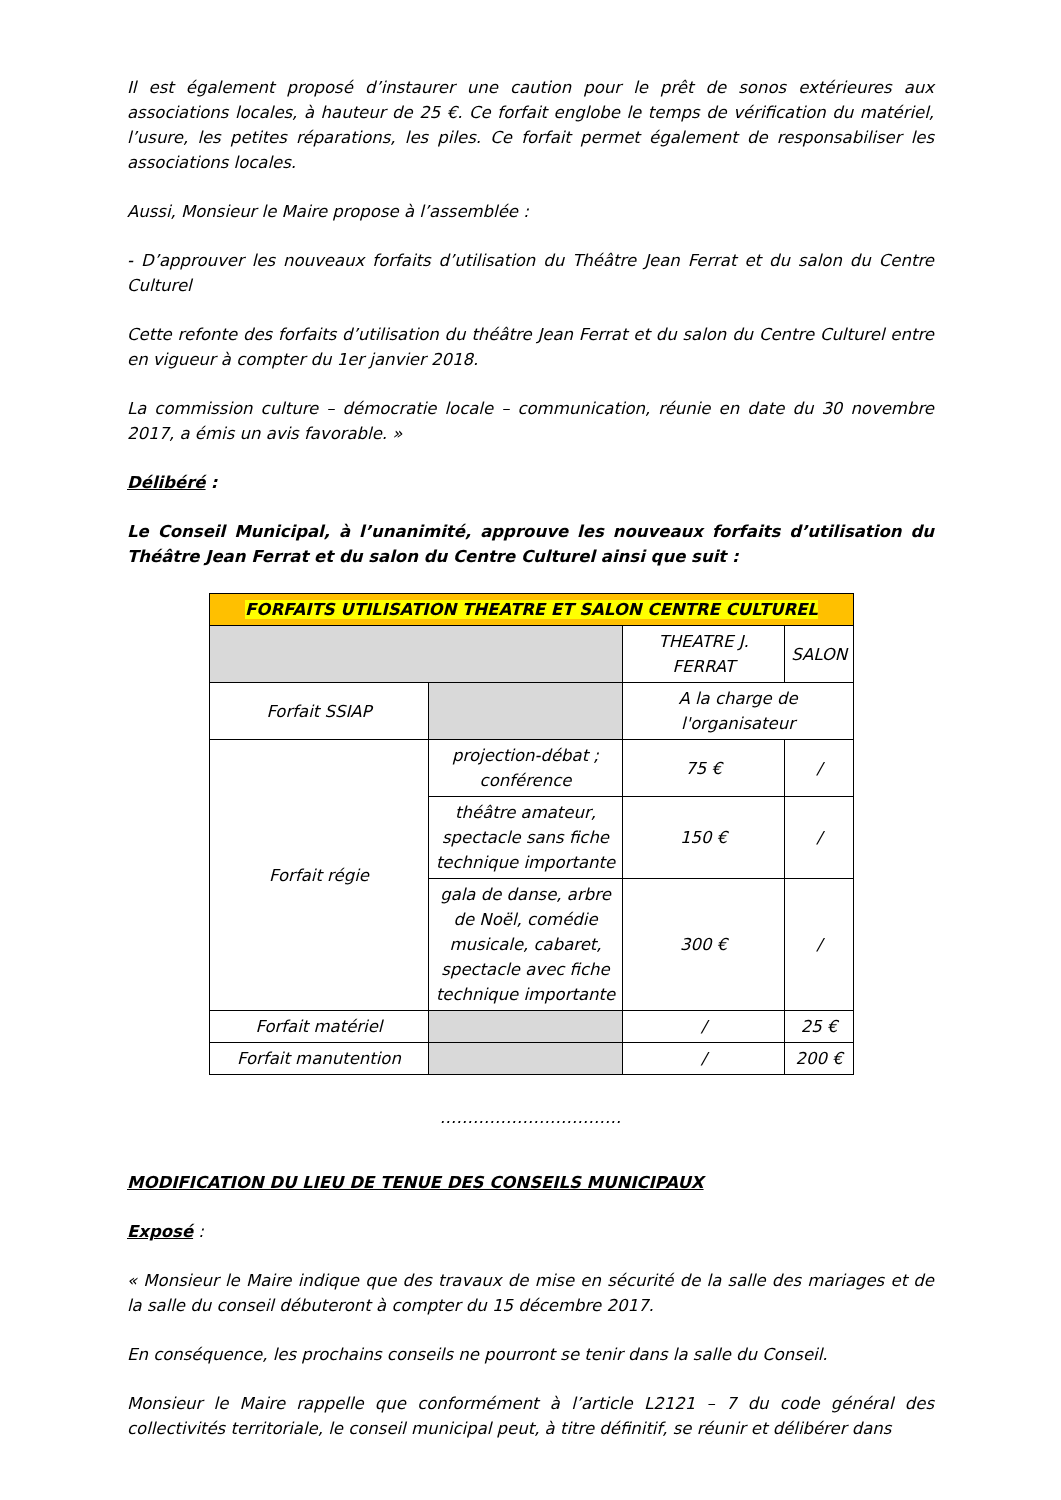Il est également proposé d’instaurer une caution pour le prêt de sonos extérieures aux associations locales, à hauteur de 25 €. Ce forfait englobe le temps de vérification du matériel, l’usure, les petites réparations, les piles. Ce forfait permet également de responsabiliser les associations locales.
Aussi, Monsieur le Maire propose à l’assemblée :
- D’approuver les nouveaux forfaits d’utilisation du Théâtre Jean Ferrat et du salon du Centre Culturel
Cette refonte des forfaits d’utilisation du théâtre Jean Ferrat et du salon du Centre Culturel entre en vigueur à compter du 1er janvier 2018.
La commission culture – démocratie locale – communication, réunie en date du 30 novembre 2017, a émis un avis favorable. »
Délibéré :
Le Conseil Municipal, à l’unanimité, approuve les nouveaux forfaits d’utilisation du Théâtre Jean Ferrat et du salon du Centre Culturel ainsi que suit :
| FORFAITS UTILISATION THEATRE ET SALON CENTRE CULTUREL | | | |
| --- | --- | --- | --- |
| | | THEATRE J. FERRAT | SALON |
| Forfait SSIAP | | A la charge de l'organisateur | |
| Forfait régie | projection-débat ; conférence | 75 € | / |
| | théâtre amateur, spectacle sans fiche technique importante | 150 € | / |
| | gala de danse, arbre de Noël, comédie musicale, cabaret, spectacle avec fiche technique importante | 300 € | / |
| Forfait matériel | | / | 25 € |
| Forfait manutention | | / | 200 € |
……………………………
MODIFICATION DU LIEU DE TENUE DES CONSEILS MUNICIPAUX
Exposé :
« Monsieur le Maire indique que des travaux de mise en sécurité de la salle des mariages et de la salle du conseil débuteront à compter du 15 décembre 2017.
En conséquence, les prochains conseils ne pourront se tenir dans la salle du Conseil.
Monsieur le Maire rappelle que conformément à l’article L2121 – 7 du code général des collectivités territoriale, le conseil municipal peut, à titre définitif, se réunir et délibérer dans